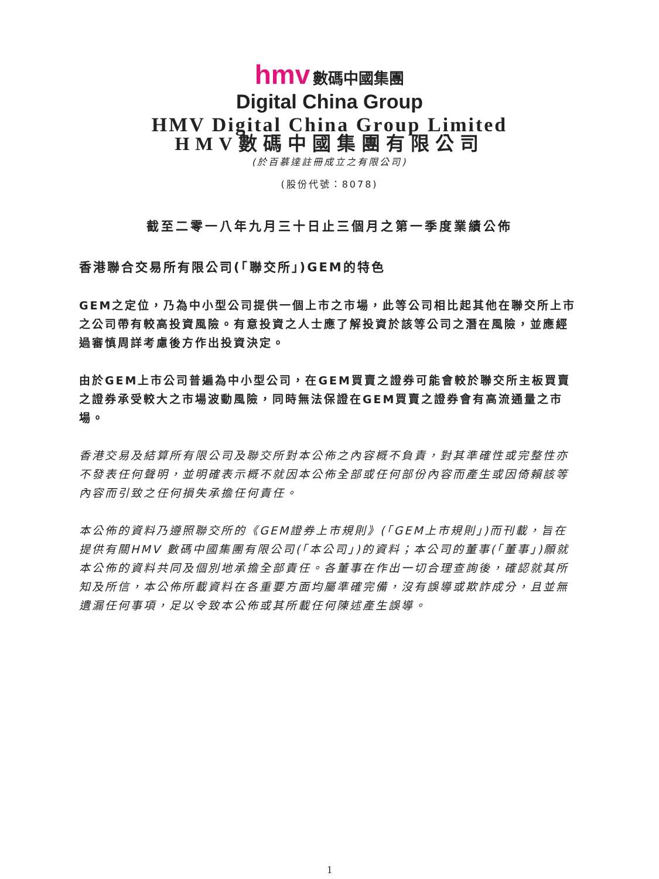hmv 數碼中國集團
Digital China Group
HMV Digital China Group Limited
HMV數碼中國集團有限公司
(於百慕達註冊成立之有限公司)
(股份代號：8078)
截至二零一八年九月三十日止三個月之第一季度業績公佈
香港聯合交易所有限公司(「聯交所」)GEM的特色
GEM之定位，乃為中小型公司提供一個上市之市場，此等公司相比起其他在聯交所上市之公司帶有較高投資風險。有意投資之人士應了解投資於該等公司之潛在風險，並應經過審慎周詳考慮後方作出投資決定。
由於GEM上市公司普遍為中小型公司，在GEM買賣之證券可能會較於聯交所主板買賣之證券承受較大之市場波動風險，同時無法保證在GEM買賣之證券會有高流通量之市場。
香港交易及結算所有限公司及聯交所對本公佈之內容概不負責，對其準確性或完整性亦不發表任何聲明，並明確表示概不就因本公佈全部或任何部份內容而產生或因倚賴該等內容而引致之任何損失承擔任何責任。
本公佈的資料乃遵照聯交所的《GEM證券上市規則》(「GEM上市規則」)而刊載，旨在提供有關HMV 數碼中國集團有限公司(「本公司」)的資料；本公司的董事(「董事」)願就本公佈的資料共同及個別地承擔全部責任。各董事在作出一切合理查詢後，確認就其所知及所信，本公佈所載資料在各重要方面均屬準確完備，沒有誤導或欺詐成分，且並無遺漏任何事項，足以令致本公佈或其所載任何陳述產生誤導。
1